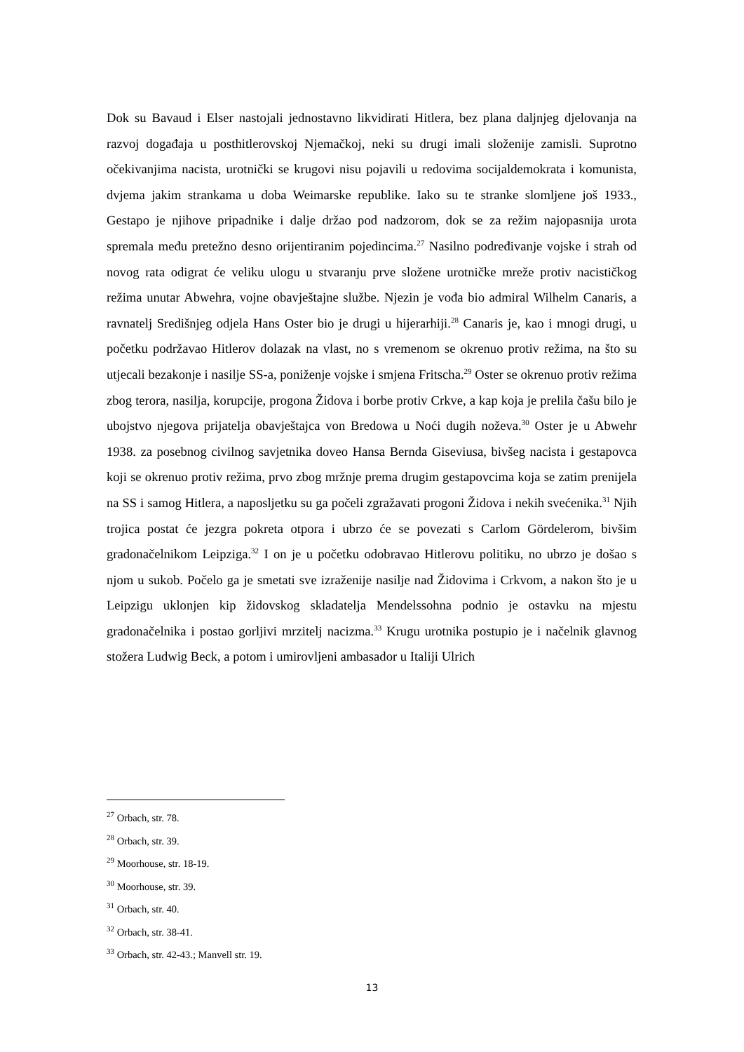Dok su Bavaud i Elser nastojali jednostavno likvidirati Hitlera, bez plana daljnjeg djelovanja na razvoj događaja u posthitlerovskoj Njemačkoj, neki su drugi imali složenije zamisli. Suprotno očekivanjima nacista, urotnički se krugovi nisu pojavili u redovima socijaldemokrata i komunista, dvjema jakim strankama u doba Weimarske republike. Iako su te stranke slomljene još 1933., Gestapo je njihove pripadnike i dalje držao pod nadzorom, dok se za režim najopasnija urota spremala među pretežno desno orijentiranim pojedincima.<sup>27</sup> Nasilno podređivanje vojske i strah od novog rata odigrat će veliku ulogu u stvaranju prve složene urotničke mreže protiv nacističkog režima unutar Abwehra, vojne obavještajne službe. Njezin je vođa bio admiral Wilhelm Canaris, a ravnatelj Središnjeg odjela Hans Oster bio je drugi u hijerarhiji.<sup>28</sup> Canaris je, kao i mnogi drugi, u početku podržavao Hitlerov dolazak na vlast, no s vremenom se okrenuo protiv režima, na što su utjecali bezakonje i nasilje SS-a, poniženje vojske i smjena Fritscha.<sup>29</sup> Oster se okrenuo protiv režima zbog terora, nasilja, korupcije, progona Židova i borbe protiv Crkve, a kap koja je prelila čašu bilo je ubojstvo njegova prijatelja obavještajca von Bredowa u Noći dugih noževa.<sup>30</sup> Oster je u Abwehr 1938. za posebnog civilnog savjetnika doveo Hansa Bernda Giseviusa, bivšeg nacista i gestapovca koji se okrenuo protiv režima, prvo zbog mržnje prema drugim gestapovcima koja se zatim prenijela na SS i samog Hitlera, a naposljetku su ga počeli zgražavati progoni Židova i nekih svećenika.<sup>31</sup> Njih trojica postat će jezgra pokreta otpora i ubrzo će se povezati s Carlom Gördelerom, bivšim gradonačelnikom Leipziga.<sup>32</sup> I on je u početku odobravao Hitlerovu politiku, no ubrzo je došao s njom u sukob. Počelo ga je smetati sve izraženije nasilje nad Židovima i Crkvom, a nakon što je u Leipzigu uklonjen kip židovskog skladatelja Mendelssohna podnio je ostavku na mjestu gradonačelnika i postao gorljivi mrzitelj nacizma.<sup>33</sup> Krugu urotnika postupio je i načelnik glavnog stožera Ludwig Beck, a potom i umirovljeni ambasador u Italiji Ulrich
<sup>27</sup> Orbach, str. 78.
<sup>28</sup> Orbach, str. 39.
<sup>29</sup> Moorhouse, str. 18-19.
<sup>30</sup> Moorhouse, str. 39.
<sup>31</sup> Orbach, str. 40.
<sup>32</sup> Orbach, str. 38-41.
<sup>33</sup> Orbach, str. 42-43.; Manvell str. 19.
13